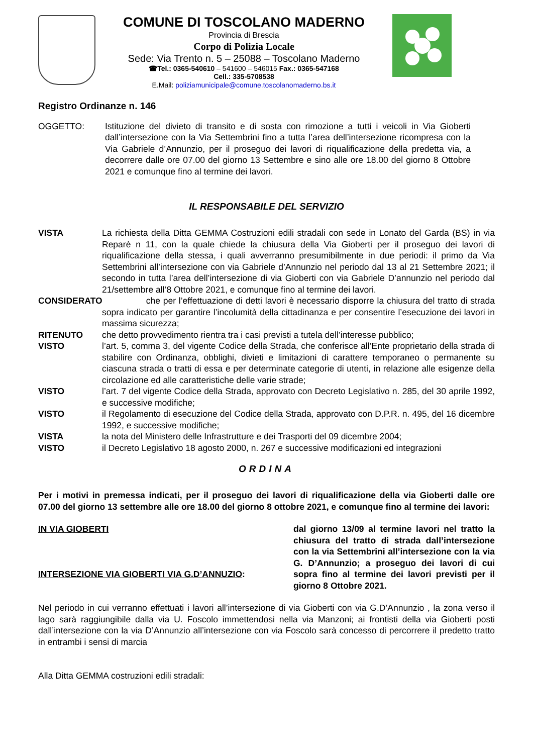COMUNE DI TOSCOLANO MADERNO
Provincia di Brescia
Corpo di Polizia Locale
Sede: Via Trento n. 5 – 25088 – Toscolano Maderno
☎Tel.: 0365-540610 – 541600 – 546015 Fax.: 0365-547168
Cell.: 335-5708538
E.Mail: poliziamunicipale@comune.toscolanomaderno.bs.it
Registro Ordinanze n. 146
OGGETTO: Istituzione del divieto di transito e di sosta con rimozione a tutti i veicoli in Via Gioberti dall’intersezione con la Via Settembrini fino a tutta l’area dell’intersezione ricompresa con la Via Gabriele d’Annunzio, per il proseguo dei lavori di riqualificazione della predetta via, a decorrere dalle ore 07.00 del giorno 13 Settembre e sino alle ore 18.00 del giorno 8 Ottobre 2021 e comunque fino al termine dei lavori.
IL RESPONSABILE DEL SERVIZIO
VISTA La richiesta della Ditta GEMMA Costruzioni edili stradali con sede in Lonato del Garda (BS) in via Reparè n 11, con la quale chiede la chiusura della Via Gioberti per il proseguo dei lavori di riqualificazione della stessa, i quali avverranno presumibilmente in due periodi: il primo da Via Settembrini all’intersezione con via Gabriele d’Annunzio nel periodo dal 13 al 21 Settembre 2021; il secondo in tutta l’area dell’intersezione di via Gioberti con via Gabriele D’annunzio nel periodo dal 21/settembre all’8 Ottobre 2021, e comunque fino al termine dei lavori.
CONSIDERATO che per l’effettuazione di detti lavori è necessario disporre la chiusura del tratto di strada sopra indicato per garantire l’incolumità della cittadinanza e per consentire l’esecuzione dei lavori in massima sicurezza;
RITENUTO che detto provvedimento rientra tra i casi previsti a tutela dell’interesse pubblico;
VISTO l’art. 5, comma 3, del vigente Codice della Strada, che conferisce all’Ente proprietario della strada di stabilire con Ordinanza, obblighi, divieti e limitazioni di carattere temporaneo o permanente su ciascuna strada o tratti di essa e per determinate categorie di utenti, in relazione alle esigenze della circolazione ed alle caratteristiche delle varie strade;
VISTO l’art. 7 del vigente Codice della Strada, approvato con Decreto Legislativo n. 285, del 30 aprile 1992, e successive modifiche;
VISTO il Regolamento di esecuzione del Codice della Strada, approvato con D.P.R. n. 495, del 16 dicembre 1992, e successive modifiche;
VISTA la nota del Ministero delle Infrastrutture e dei Trasporti del 09 dicembre 2004;
VISTO il Decreto Legislativo 18 agosto 2000, n. 267 e successive modificazioni ed integrazioni
ORDINA
Per i motivi in premessa indicati, per il proseguo dei lavori di riqualificazione della via Gioberti dalle ore 07.00 del giorno 13 settembre alle ore 18.00 del giorno 8 ottobre 2021, e comunque fino al termine dei lavori:
IN VIA GIOBERTI
INTERSEZIONE VIA GIOBERTI VIA G.D’ANNUZIO:
dal giorno 13/09 al termine lavori nel tratto la chiusura del tratto di strada dall’intersezione con la via Settembrini all’intersezione con la via G. D’Annunzio; a proseguo dei lavori di cui sopra fino al termine dei lavori previsti per il giorno 8 Ottobre 2021.
Nel periodo in cui verranno effettuati i lavori all’intersezione di via Gioberti con via G.D’Annunzio , la zona verso il lago sarà raggiungibile dalla via U. Foscolo immettendosi nella via Manzoni; ai frontisti della via Gioberti posti dall’intersezione con la via D’Annunzio all’intersezione con via Foscolo sarà concesso di percorrere il predetto tratto in entrambi i sensi di marcia
Alla Ditta GEMMA costruzioni edili stradali: